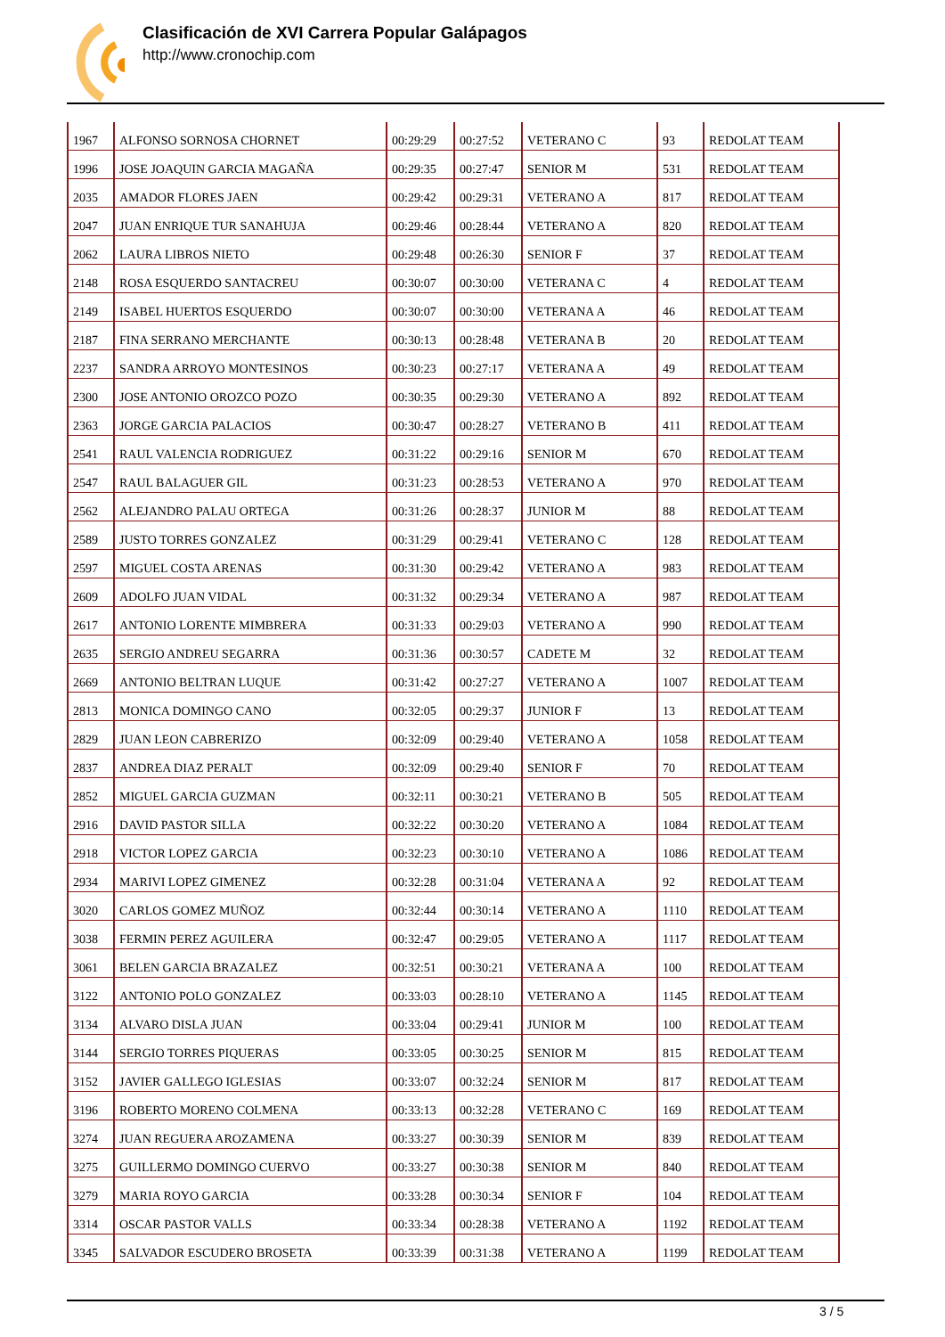Clasificación de XVI Carrera Popular Galápagos
http://www.cronochip.com
| 1967 | ALFONSO SORNOSA CHORNET | 00:29:29 | 00:27:52 | VETERANO C | 93 | REDOLAT TEAM |
| 1996 | JOSE JOAQUIN GARCIA MAGAÑA | 00:29:35 | 00:27:47 | SENIOR M | 531 | REDOLAT TEAM |
| 2035 | AMADOR FLORES JAEN | 00:29:42 | 00:29:31 | VETERANO A | 817 | REDOLAT TEAM |
| 2047 | JUAN ENRIQUE TUR SANAHUJA | 00:29:46 | 00:28:44 | VETERANO A | 820 | REDOLAT TEAM |
| 2062 | LAURA LIBROS NIETO | 00:29:48 | 00:26:30 | SENIOR F | 37 | REDOLAT TEAM |
| 2148 | ROSA ESQUERDO SANTACREU | 00:30:07 | 00:30:00 | VETERANA C | 4 | REDOLAT TEAM |
| 2149 | ISABEL HUERTOS ESQUERDO | 00:30:07 | 00:30:00 | VETERANA A | 46 | REDOLAT TEAM |
| 2187 | FINA SERRANO MERCHANTE | 00:30:13 | 00:28:48 | VETERANA B | 20 | REDOLAT TEAM |
| 2237 | SANDRA ARROYO MONTESINOS | 00:30:23 | 00:27:17 | VETERANA A | 49 | REDOLAT TEAM |
| 2300 | JOSE ANTONIO OROZCO POZO | 00:30:35 | 00:29:30 | VETERANO A | 892 | REDOLAT TEAM |
| 2363 | JORGE GARCIA PALACIOS | 00:30:47 | 00:28:27 | VETERANO B | 411 | REDOLAT TEAM |
| 2541 | RAUL VALENCIA RODRIGUEZ | 00:31:22 | 00:29:16 | SENIOR M | 670 | REDOLAT TEAM |
| 2547 | RAUL BALAGUER GIL | 00:31:23 | 00:28:53 | VETERANO A | 970 | REDOLAT TEAM |
| 2562 | ALEJANDRO PALAU ORTEGA | 00:31:26 | 00:28:37 | JUNIOR M | 88 | REDOLAT TEAM |
| 2589 | JUSTO TORRES GONZALEZ | 00:31:29 | 00:29:41 | VETERANO C | 128 | REDOLAT TEAM |
| 2597 | MIGUEL COSTA ARENAS | 00:31:30 | 00:29:42 | VETERANO A | 983 | REDOLAT TEAM |
| 2609 | ADOLFO JUAN VIDAL | 00:31:32 | 00:29:34 | VETERANO A | 987 | REDOLAT TEAM |
| 2617 | ANTONIO LORENTE MIMBRERA | 00:31:33 | 00:29:03 | VETERANO A | 990 | REDOLAT TEAM |
| 2635 | SERGIO ANDREU SEGARRA | 00:31:36 | 00:30:57 | CADETE M | 32 | REDOLAT TEAM |
| 2669 | ANTONIO BELTRAN LUQUE | 00:31:42 | 00:27:27 | VETERANO A | 1007 | REDOLAT TEAM |
| 2813 | MONICA DOMINGO CANO | 00:32:05 | 00:29:37 | JUNIOR F | 13 | REDOLAT TEAM |
| 2829 | JUAN LEON CABRERIZO | 00:32:09 | 00:29:40 | VETERANO A | 1058 | REDOLAT TEAM |
| 2837 | ANDREA DIAZ PERALT | 00:32:09 | 00:29:40 | SENIOR F | 70 | REDOLAT TEAM |
| 2852 | MIGUEL GARCIA GUZMAN | 00:32:11 | 00:30:21 | VETERANO B | 505 | REDOLAT TEAM |
| 2916 | DAVID PASTOR SILLA | 00:32:22 | 00:30:20 | VETERANO A | 1084 | REDOLAT TEAM |
| 2918 | VICTOR LOPEZ GARCIA | 00:32:23 | 00:30:10 | VETERANO A | 1086 | REDOLAT TEAM |
| 2934 | MARIVI LOPEZ GIMENEZ | 00:32:28 | 00:31:04 | VETERANA A | 92 | REDOLAT TEAM |
| 3020 | CARLOS GOMEZ MUÑOZ | 00:32:44 | 00:30:14 | VETERANO A | 1110 | REDOLAT TEAM |
| 3038 | FERMIN PEREZ AGUILERA | 00:32:47 | 00:29:05 | VETERANO A | 1117 | REDOLAT TEAM |
| 3061 | BELEN GARCIA BRAZALEZ | 00:32:51 | 00:30:21 | VETERANA A | 100 | REDOLAT TEAM |
| 3122 | ANTONIO POLO GONZALEZ | 00:33:03 | 00:28:10 | VETERANO A | 1145 | REDOLAT TEAM |
| 3134 | ALVARO DISLA JUAN | 00:33:04 | 00:29:41 | JUNIOR M | 100 | REDOLAT TEAM |
| 3144 | SERGIO TORRES PIQUERAS | 00:33:05 | 00:30:25 | SENIOR M | 815 | REDOLAT TEAM |
| 3152 | JAVIER GALLEGO IGLESIAS | 00:33:07 | 00:32:24 | SENIOR M | 817 | REDOLAT TEAM |
| 3196 | ROBERTO MORENO COLMENA | 00:33:13 | 00:32:28 | VETERANO C | 169 | REDOLAT TEAM |
| 3274 | JUAN REGUERA AROZAMENA | 00:33:27 | 00:30:39 | SENIOR M | 839 | REDOLAT TEAM |
| 3275 | GUILLERMO DOMINGO CUERVO | 00:33:27 | 00:30:38 | SENIOR M | 840 | REDOLAT TEAM |
| 3279 | MARIA ROYO GARCIA | 00:33:28 | 00:30:34 | SENIOR F | 104 | REDOLAT TEAM |
| 3314 | OSCAR PASTOR VALLS | 00:33:34 | 00:28:38 | VETERANO A | 1192 | REDOLAT TEAM |
| 3345 | SALVADOR ESCUDERO BROSETA | 00:33:39 | 00:31:38 | VETERANO A | 1199 | REDOLAT TEAM |
3 / 5